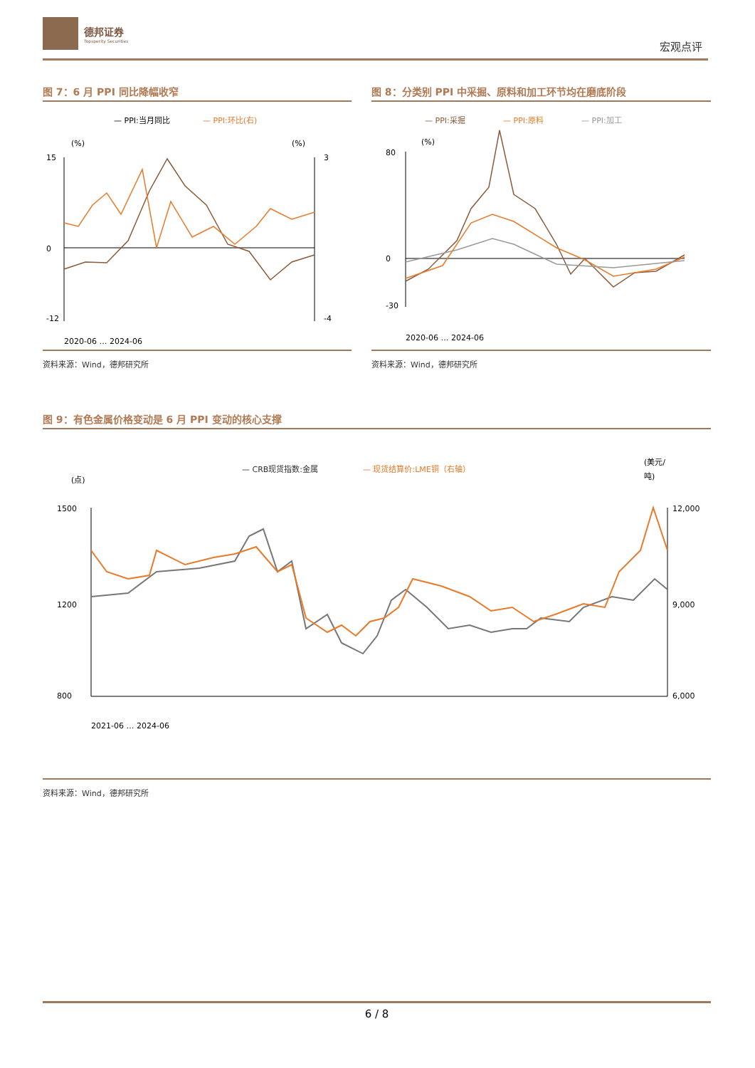德邦证券
Topsperity Securities
宏观点评
图 7：6 月 PPI 同比降幅收窄
— PPI:当月同比
— PPI:环比(右)
(%)
(%)
15
0
-12
3
-4
2020-06 … 2024-06
资料来源：Wind，德邦研究所
图 8：分类别 PPI 中采掘、原料和加工环节均在磨底阶段
— PPI:采掘
— PPI:原料
— PPI:加工
(%)
80
0
-30
2020-06 … 2024-06
资料来源：Wind，德邦研究所
图 9：有色金属价格变动是 6 月 PPI 变动的核心支撑
— CRB现货指数:金属
— 现货结算价:LME铜（右轴）
(点)
(美元/
吨)
1500
1200
800
12,000
9,000
6,000
2021-06 … 2024-06
资料来源：Wind，德邦研究所
6 / 8